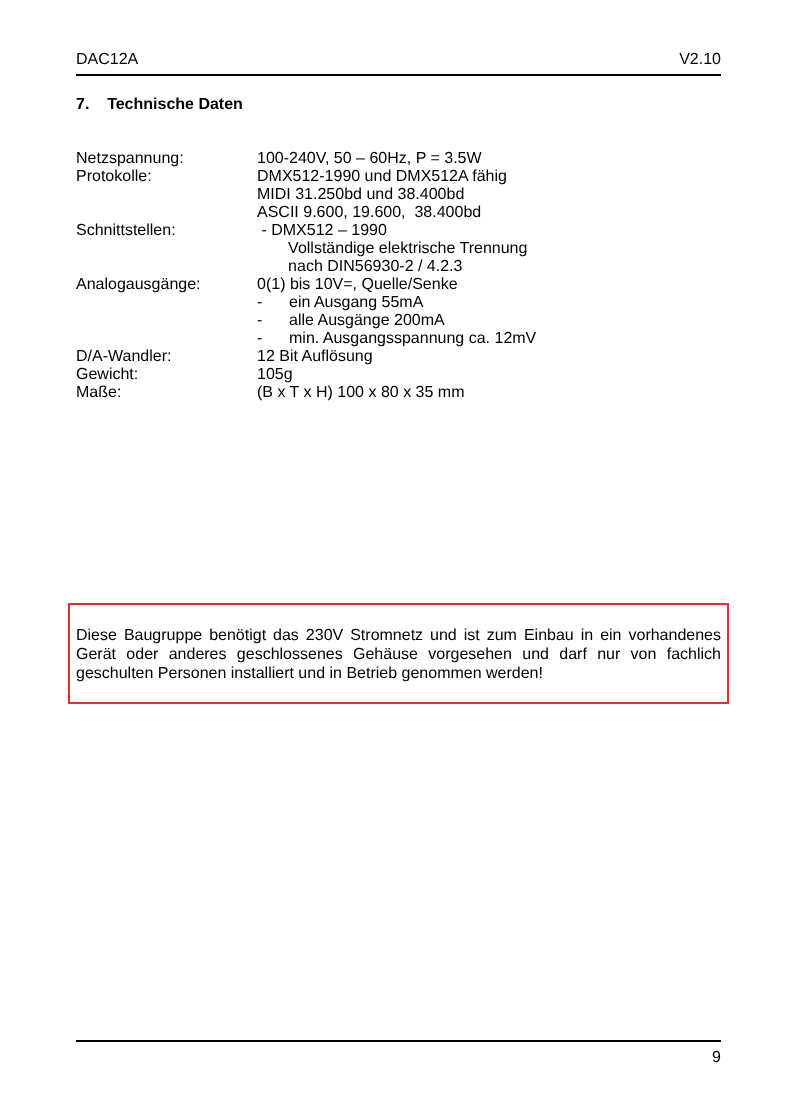DAC12A V2.10
7. Technische Daten
Netzspannung: 100-240V, 50 – 60Hz, P = 3.5W
Protokolle: DMX512-1990 und DMX512A fähig
MIDI 31.250bd und 38.400bd
ASCII 9.600, 19.600, 38.400bd
Schnittstellen: - DMX512 – 1990
Vollständige elektrische Trennung
nach DIN56930-2 / 4.2.3
Analogausgänge: 0(1) bis 10V=, Quelle/Senke
- ein Ausgang 55mA
- alle Ausgänge 200mA
- min. Ausgangsspannung ca. 12mV
D/A-Wandler: 12 Bit Auflösung
Gewicht: 105g
Maße: (B x T x H) 100 x 80 x 35 mm
Diese Baugruppe benötigt das 230V Stromnetz und ist zum Einbau in ein vorhandenes Gerät oder anderes geschlossenes Gehäuse vorgesehen und darf nur von fachlich geschulten Personen installiert und in Betrieb genommen werden!
9